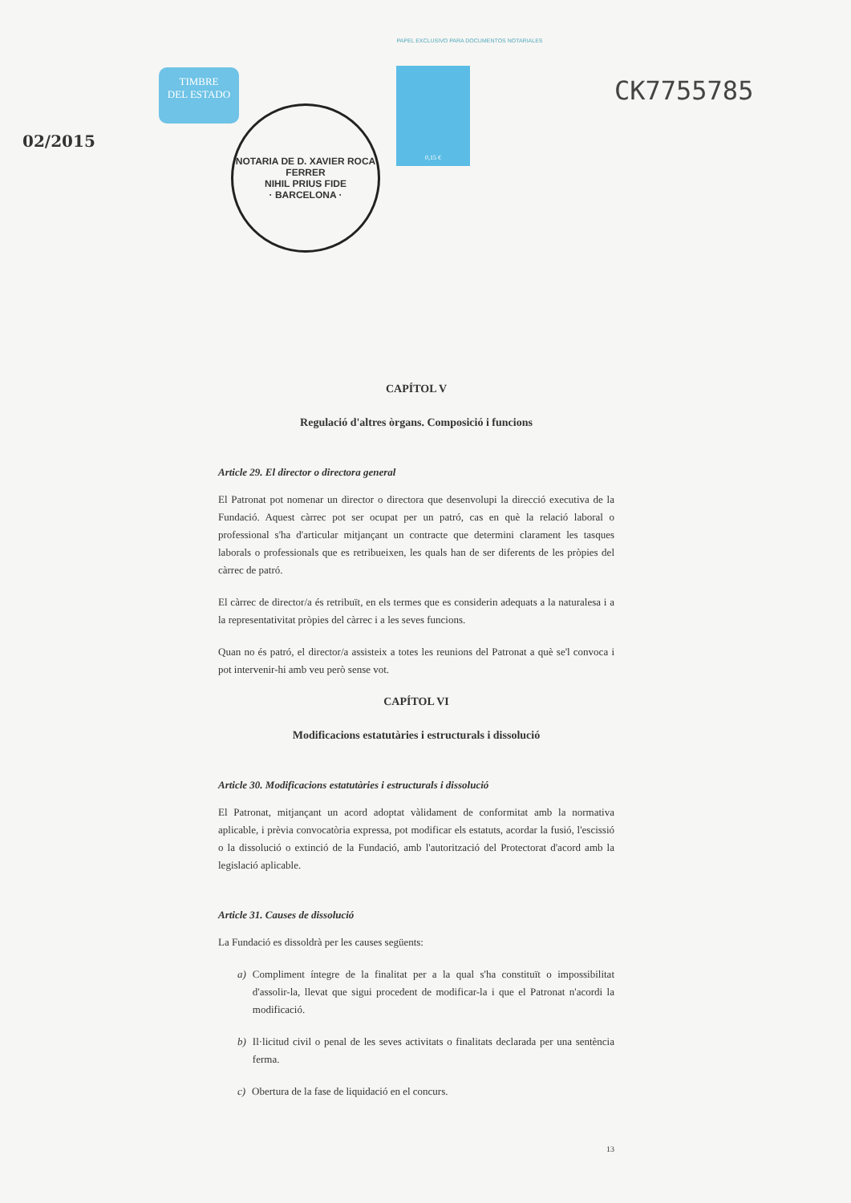PAPEL EXCLUSIVO PARA DOCUMENTOS NOTARIALES
02/2015
TIMBRE
DEL ESTADO
NOTARIA DE D. XAVIER ROCA FERRER
NIHIL PRIUS FIDE
· BARCELONA ·
0,15 €
CK7755785
CAPÍTOL V
Regulació d'altres òrgans. Composició i funcions
Article 29. El director o directora general
El Patronat pot nomenar un director o directora que desenvolupi la direcció executiva de la Fundació. Aquest càrrec pot ser ocupat per un patró, cas en què la relació laboral o professional s'ha d'articular mitjançant un contracte que determini clarament les tasques laborals o professionals que es retribueixen, les quals han de ser diferents de les pròpies del càrrec de patró.
El càrrec de director/a és retribuït, en els termes que es considerin adequats a la naturalesa i a la representativitat pròpies del càrrec i a les seves funcions.
Quan no és patró, el director/a assisteix a totes les reunions del Patronat a què se'l convoca i pot intervenir-hi amb veu però sense vot.
CAPÍTOL VI
Modificacions estatutàries i estructurals i dissolució
Article 30. Modificacions estatutàries i estructurals i dissolució
El Patronat, mitjançant un acord adoptat vàlidament de conformitat amb la normativa aplicable, i prèvia convocatòria expressa, pot modificar els estatuts, acordar la fusió, l'escissió o la dissolució o extinció de la Fundació, amb l'autorització del Protectorat d'acord amb la legislació aplicable.
Article 31. Causes de dissolució
La Fundació es dissoldrà per les causes següents:
a) Compliment íntegre de la finalitat per a la qual s'ha constituït o impossibilitat d'assolir-la, llevat que sigui procedent de modificar-la i que el Patronat n'acordi la modificació.
b) Il·licitud civil o penal de les seves activitats o finalitats declarada per una sentència ferma.
c) Obertura de la fase de liquidació en el concurs.
13